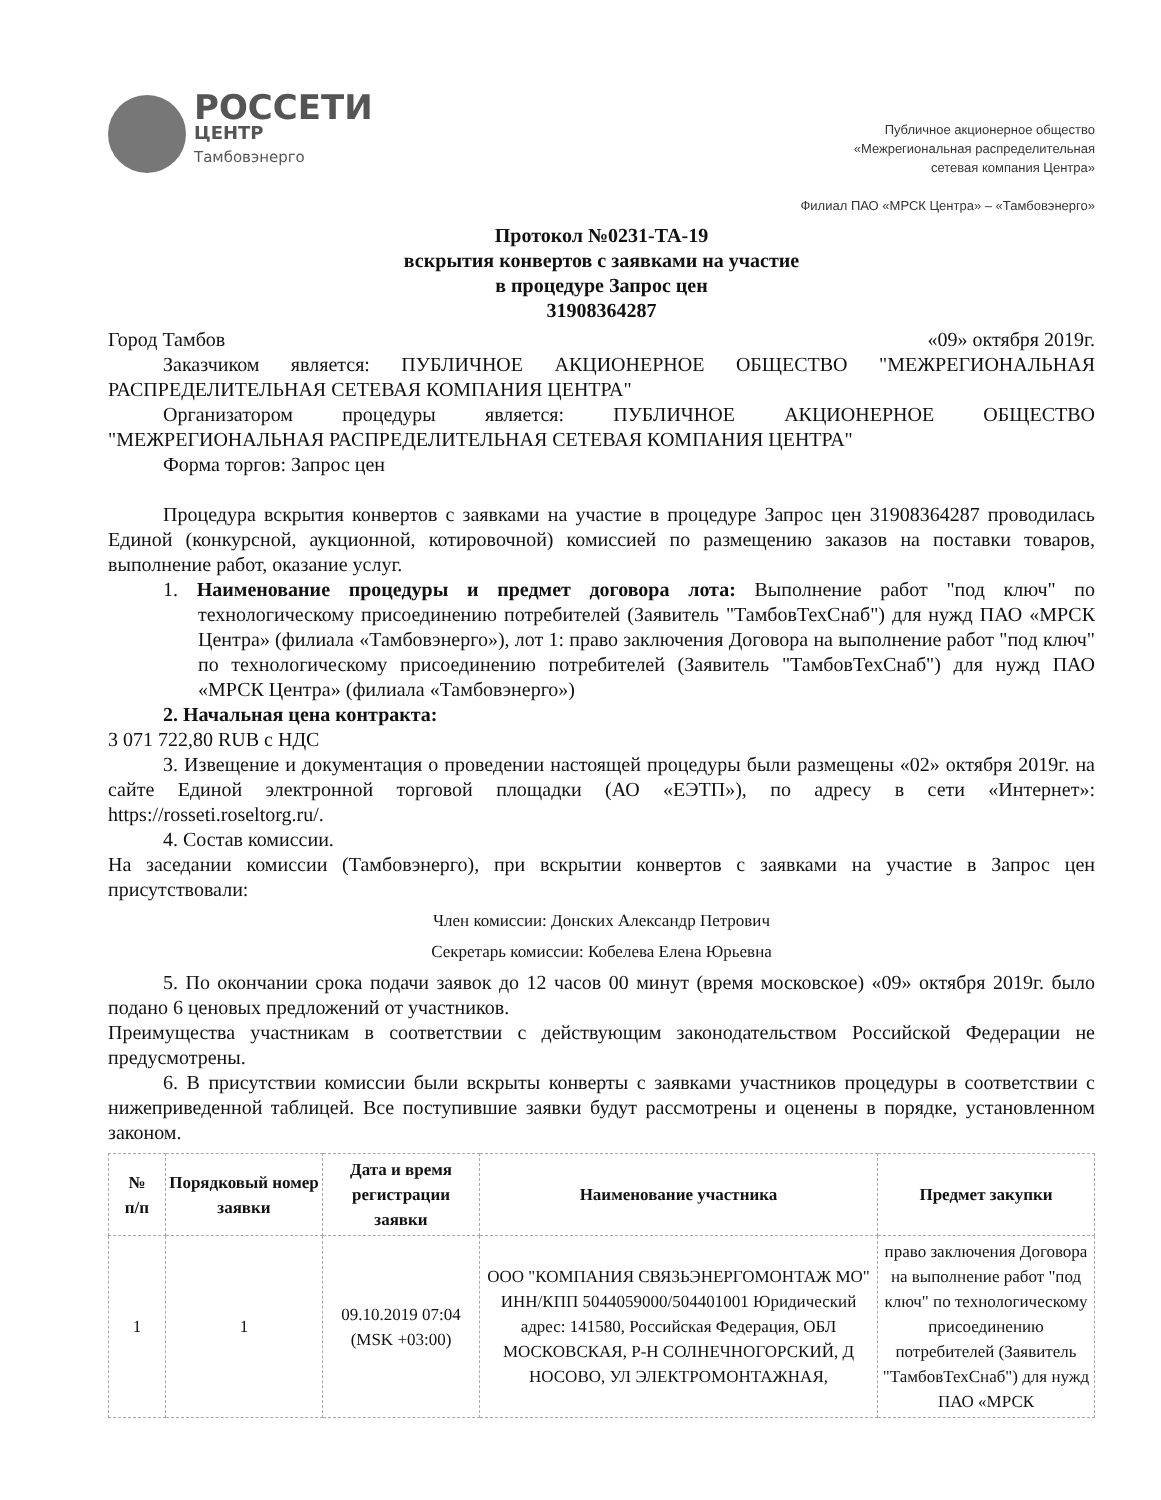РОССЕТИ
ЦЕНТР
Тамбовэнерго
Публичное акционерное общество
«Межрегиональная распределительная
сетевая компания Центра»
Филиал ПАО «МРСК Центра» – «Тамбовэнерго»
Протокол №0231-ТА-19
вскрытия конвертов с заявками на участие
в процедуре Запрос цен
31908364287
Город Тамбов «09» октября 2019г.
Заказчиком является: ПУБЛИЧНОЕ АКЦИОНЕРНОЕ ОБЩЕСТВО "МЕЖРЕГИОНАЛЬНАЯ РАСПРЕДЕЛИТЕЛЬНАЯ СЕТЕВАЯ КОМПАНИЯ ЦЕНТРА"
Организатором процедуры является: ПУБЛИЧНОЕ АКЦИОНЕРНОЕ ОБЩЕСТВО "МЕЖРЕГИОНАЛЬНАЯ РАСПРЕДЕЛИТЕЛЬНАЯ СЕТЕВАЯ КОМПАНИЯ ЦЕНТРА"
Форма торгов: Запрос цен
Процедура вскрытия конвертов с заявками на участие в процедуре Запрос цен 31908364287 проводилась Единой (конкурсной, аукционной, котировочной) комиссией по размещению заказов на поставки товаров, выполнение работ, оказание услуг.
1. Наименование процедуры и предмет договора лота: Выполнение работ "под ключ" по технологическому присоединению потребителей (Заявитель "ТамбовТехСнаб") для нужд ПАО «МРСК Центра» (филиала «Тамбовэнерго»), лот 1: право заключения Договора на выполнение работ "под ключ" по технологическому присоединению потребителей (Заявитель "ТамбовТехСнаб") для нужд ПАО «МРСК Центра» (филиала «Тамбовэнерго»)
2. Начальная цена контракта:
3 071 722,80 RUB с НДС
3. Извещение и документация о проведении настоящей процедуры были размещены «02» октября 2019г. на сайте Единой электронной торговой площадки (АО «ЕЭТП»), по адресу в сети «Интернет»: https://rosseti.roseltorg.ru/.
4. Состав комиссии.
На заседании комиссии (Тамбовэнерго), при вскрытии конвертов с заявками на участие в Запрос цен присутствовали:
Член комиссии: Донских Александр Петрович
Секретарь комиссии: Кобелева Елена Юрьевна
5. По окончании срока подачи заявок до 12 часов 00 минут (время московское) «09» октября 2019г. было подано 6 ценовых предложений от участников.
Преимущества участникам в соответствии с действующим законодательством Российской Федерации не предусмотрены.
6. В присутствии комиссии были вскрыты конверты с заявками участников процедуры в соответствии с нижеприведенной таблицей. Все поступившие заявки будут рассмотрены и оценены в порядке, установленном законом.
| № п/п | Порядковый номер заявки | Дата и время регистрации заявки | Наименование участника | Предмет закупки |
| --- | --- | --- | --- | --- |
| 1 | 1 | 09.10.2019 07:04 (MSK +03:00) | ООО "КОМПАНИЯ СВЯЗЬЭНЕРГОМОНТАЖ МО" ИНН/КПП 5044059000/504401001 Юридический адрес: 141580, Российская Федерация, ОБЛ МОСКОВСКАЯ, Р-Н СОЛНЕЧНОГОРСКИЙ, Д НОСОВО, УЛ ЭЛЕКТРОМОНТАЖНАЯ, | право заключения Договора на выполнение работ "под ключ" по технологическому присоединению потребителей (Заявитель "ТамбовТехСнаб") для нужд ПАО «МРСК |